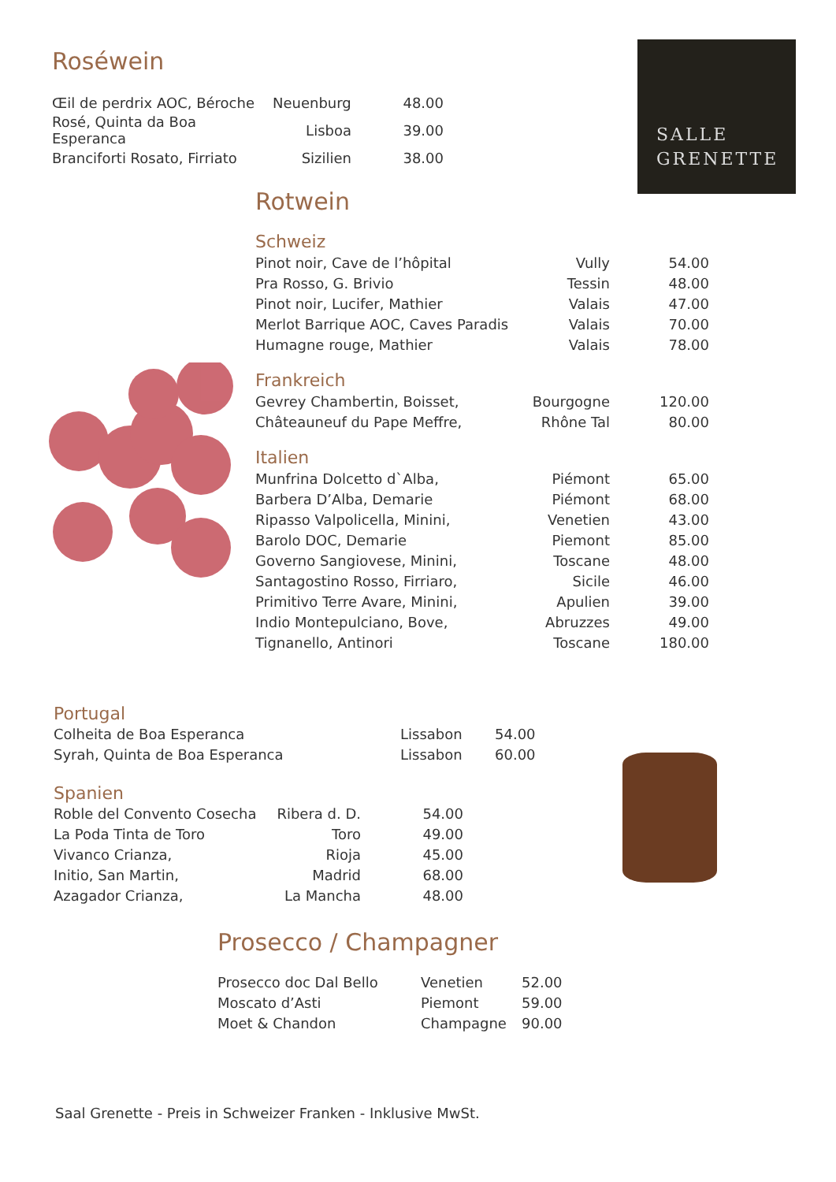SALLE
GRENETTE
Roséwein
| Œil de perdrix AOC, Béroche | Neuenburg | 48.00 |
| Rosé, Quinta da Boa Esperanca | Lisboa | 39.00 |
| Branciforti Rosato, Firriato | Sizilien | 38.00 |
Rotwein
| Schweiz | | |
| Pinot noir, Cave de l’hôpital | Vully | 54.00 |
| Pra Rosso, G. Brivio | Tessin | 48.00 |
| Pinot noir, Lucifer, Mathier | Valais | 47.00 |
| Merlot Barrique AOC, Caves Paradis | Valais | 70.00 |
| Humagne rouge, Mathier | Valais | 78.00 |
| Frankreich | | |
| Gevrey Chambertin, Boisset, | Bourgogne | 120.00 |
| Châteauneuf du Pape Meffre, | Rhône Tal | 80.00 |
| Italien | | |
| Munfrina Dolcetto d`Alba, | Piémont | 65.00 |
| Barbera D’Alba, Demarie | Piémont | 68.00 |
| Ripasso Valpolicella, Minini, | Venetien | 43.00 |
| Barolo DOC, Demarie | Piemont | 85.00 |
| Governo Sangiovese, Minini, | Toscane | 48.00 |
| Santagostino Rosso, Firriaro, | Sicile | 46.00 |
| Primitivo Terre Avare, Minini, | Apulien | 39.00 |
| Indio Montepulciano, Bove, | Abruzzes | 49.00 |
| Tignanello, Antinori | Toscane | 180.00 |
Portugal
| Colheita de Boa Esperanca | Lissabon | 54.00 |
| Syrah, Quinta de Boa Esperanca | Lissabon | 60.00 |
Spanien
| Roble del Convento Cosecha | Ribera d. D. | 54.00 |
| La Poda Tinta de Toro | Toro | 49.00 |
| Vivanco Crianza, | Rioja | 45.00 |
| Initio, San Martin, | Madrid | 68.00 |
| Azagador Crianza, | La Mancha | 48.00 |
Prosecco / Champagner
| Prosecco doc Dal Bello | Venetien | 52.00 |
| Moscato d’Asti | Piemont | 59.00 |
| Moet & Chandon | Champagne | 90.00 |
Saal Grenette - Preis in Schweizer Franken - Inklusive MwSt.